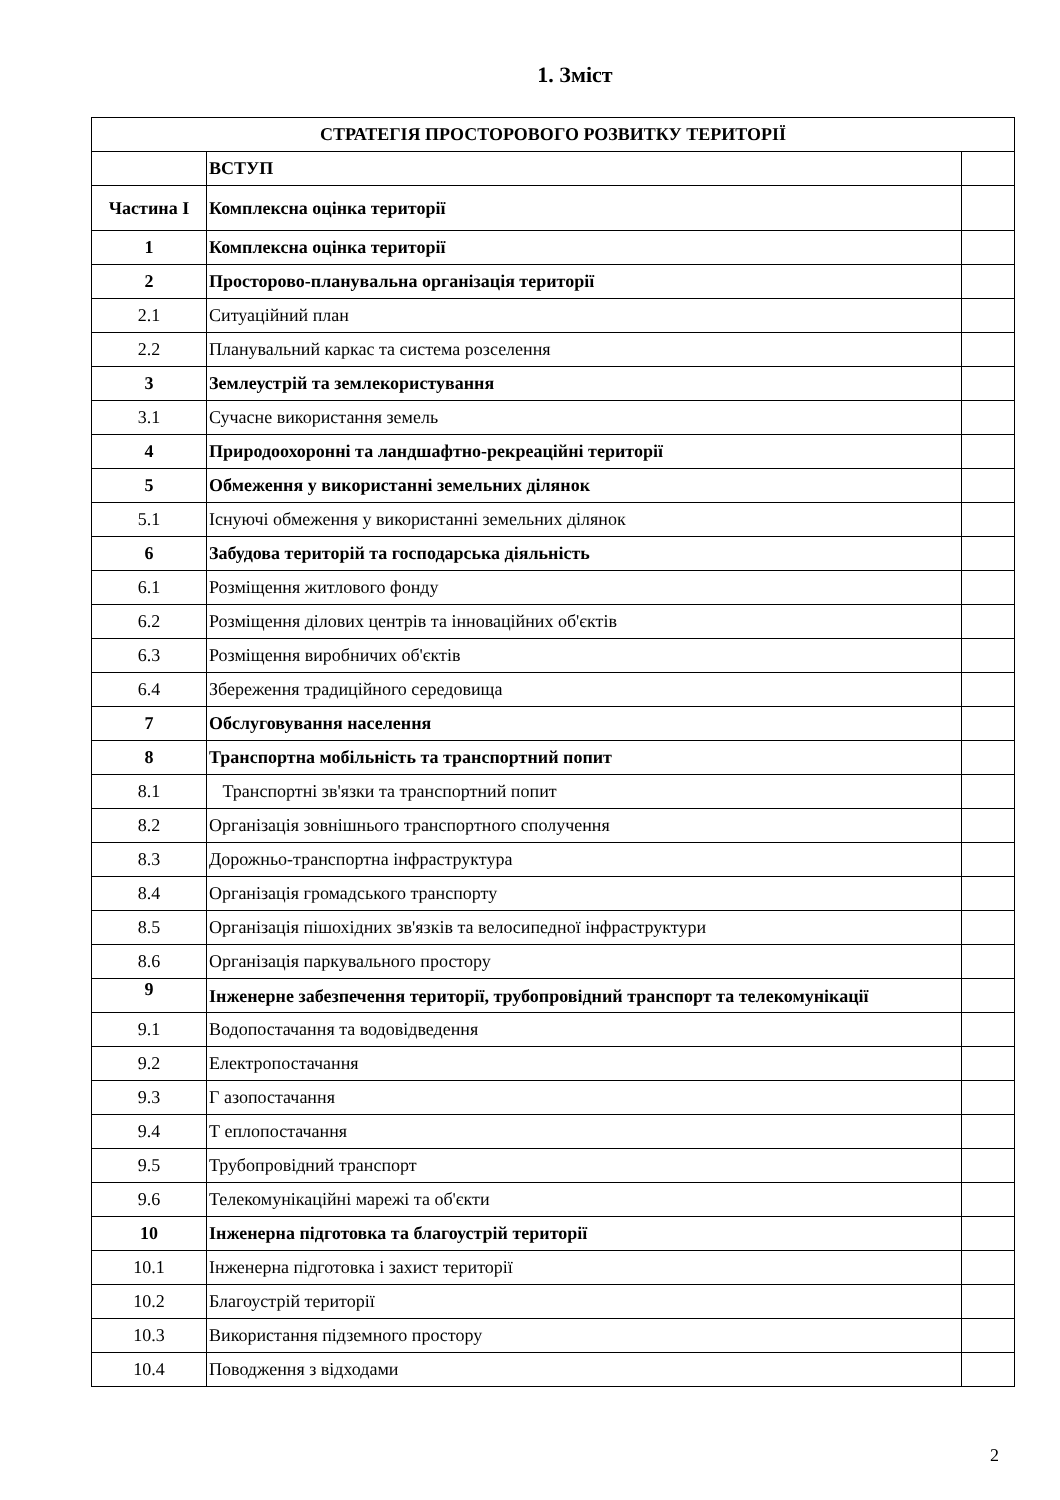1. Зміст
| СТРАТЕГІЯ ПРОСТОРОВОГО РОЗВИТКУ ТЕРИТОРІЇ | | |
| --- | --- | --- |
| | ВСТУП | |
| Частина I | Комплексна оцінка території | |
| 1 | Комплексна оцінка території | |
| 2 | Просторово-планувальна організація території | |
| 2.1 | Ситуаційний план | |
| 2.2 | Планувальний каркас та система розселення | |
| 3 | Землеустрій та землекористування | |
| 3.1 | Сучасне використання земель | |
| 4 | Природоохоронні та ландшафтно-рекреаційні території | |
| 5 | Обмеження у використанні земельних ділянок | |
| 5.1 | Існуючі обмеження у використанні земельних ділянок | |
| 6 | Забудова територій та господарська діяльність | |
| 6.1 | Розміщення житлового фонду | |
| 6.2 | Розміщення ділових центрів та інноваційних об'єктів | |
| 6.3 | Розміщення виробничих об'єктів | |
| 6.4 | Збереження традиційного середовища | |
| 7 | Обслуговування населення | |
| 8 | Транспортна мобільність та транспортний попит | |
| 8.1 | Транспортні зв'язки та транспортний попит | |
| 8.2 | Організація зовнішнього транспортного сполучення | |
| 8.3 | Дорожньо-транспортна інфраструктура | |
| 8.4 | Організація громадського транспорту | |
| 8.5 | Організація пішохідних зв'язків та велосипедної інфраструктури | |
| 8.6 | Організація паркувального простору | |
| 9 | Інженерне забезпечення території, трубопровідний транспорт та телекомунікації | |
| 9.1 | Водопостачання та водовідведення | |
| 9.2 | Електропостачання | |
| 9.3 | Г азопостачання | |
| 9.4 | Т еплопостачання | |
| 9.5 | Трубопровідний транспорт | |
| 9.6 | Телекомунікаційні марежі та об'єкти | |
| 10 | Інженерна підготовка та благоустрій території | |
| 10.1 | Інженерна підготовка і захист території | |
| 10.2 | Благоустрій території | |
| 10.3 | Використання підземного простору | |
| 10.4 | Поводження з відходами | |
2